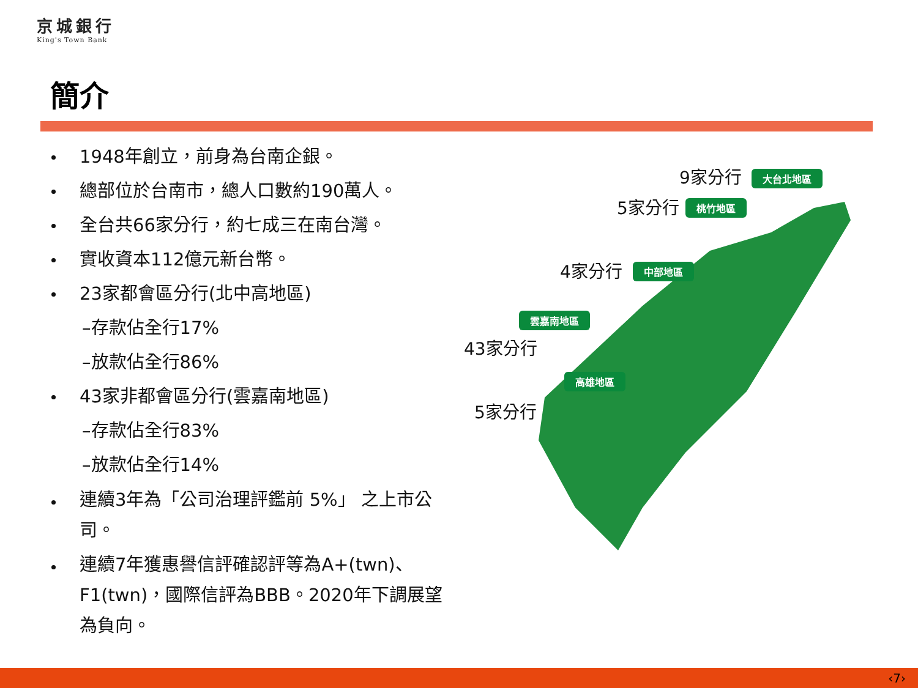京城銀行
King's Town Bank
簡介
1948年創立，前身為台南企銀。
總部位於台南市，總人口數約190萬人。
全台共66家分行，約七成三在南台灣。
實收資本112億元新台幣。
23家都會區分行(北中高地區)
–存款佔全行17%
–放款佔全行86%
43家非都會區分行(雲嘉南地區)
–存款佔全行83%
–放款佔全行14%
連續3年為「公司治理評鑑前 5%」 之上市公司。
連續7年獲惠譽信評確認評等為A+(twn)、F1(twn)，國際信評為BBB。2020年下調展望為負向。
9家分行 大台北地區
5家分行 桃竹地區
4家分行 中部地區
雲嘉南地區
43家分行
高雄地區
5家分行
‹7›